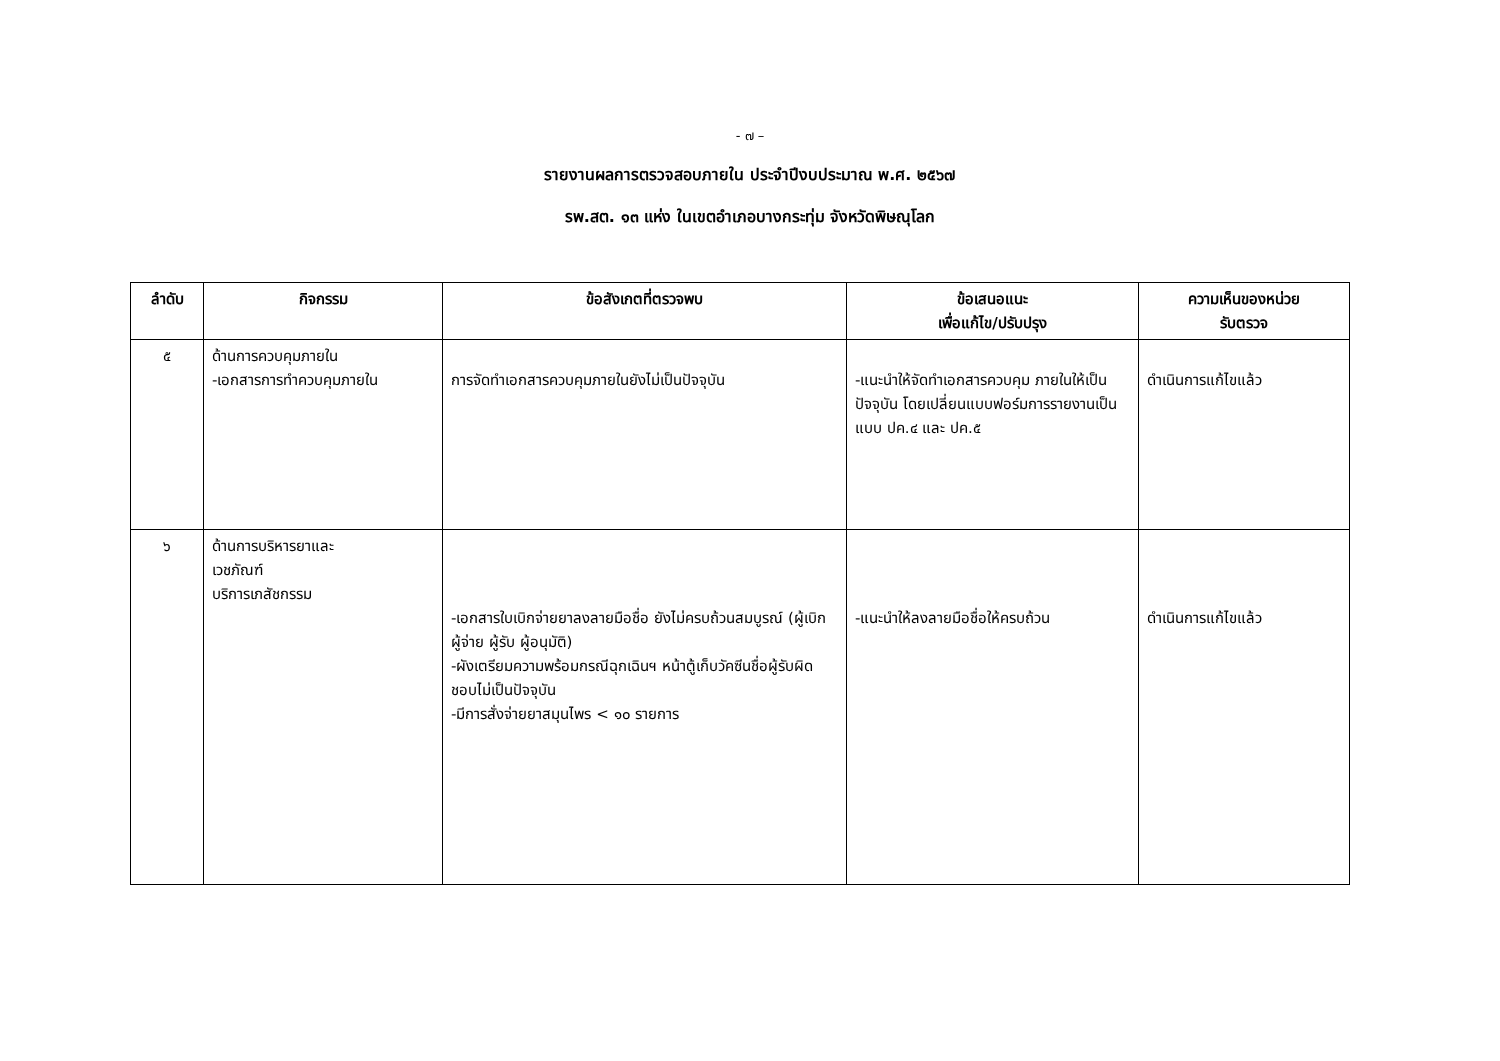- ๗ –
รายงานผลการตรวจสอบภายใน ประจำปีงบประมาณ พ.ศ. ๒๕๖๗
รพ.สต. ๑๓ แห่ง ในเขตอำเภอบางกระทุ่ม จังหวัดพิษณุโลก
| ลำดับ | กิจกรรม | ข้อสังเกตที่ตรวจพบ | ข้อเสนอแนะ เพื่อแก้ไข/ปรับปรุง | ความเห็นของหน่วย รับตรวจ |
| --- | --- | --- | --- | --- |
| ๕ | ด้านการควบคุมภายใน -เอกสารการทำควบคุมภายใน | การจัดทำเอกสารควบคุมภายในยังไม่เป็นปัจจุบัน | -แนะนำให้จัดทำเอกสารควบคุม ภายในให้เป็นปัจจุบัน โดยเปลี่ยนแบบฟอร์มการรายงานเป็น แบบ ปค.๔ และ ปค.๕ | ดำเนินการแก้ไขแล้ว |
| ๖ | ด้านการบริหารยาและ เวชภัณฑ์ บริการเภสัชกรรม | -เอกสารใบเบิกจ่ายยาลงลายมือชื่อ ยังไม่ครบถ้วนสมบูรณ์ (ผู้เบิก ผู้จ่าย ผู้รับ ผู้อนุมัติ) -ผังเตรียมความพร้อมกรณีฉุกเฉินฯ หน้าตู้เก็บวัคซีนชื่อผู้รับผิดชอบไม่เป็นปัจจุบัน -มีการสั่งจ่ายยาสมุนไพร < ๑๐ รายการ | -แนะนำให้ลงลายมือชื่อให้ครบถ้วน | ดำเนินการแก้ไขแล้ว |